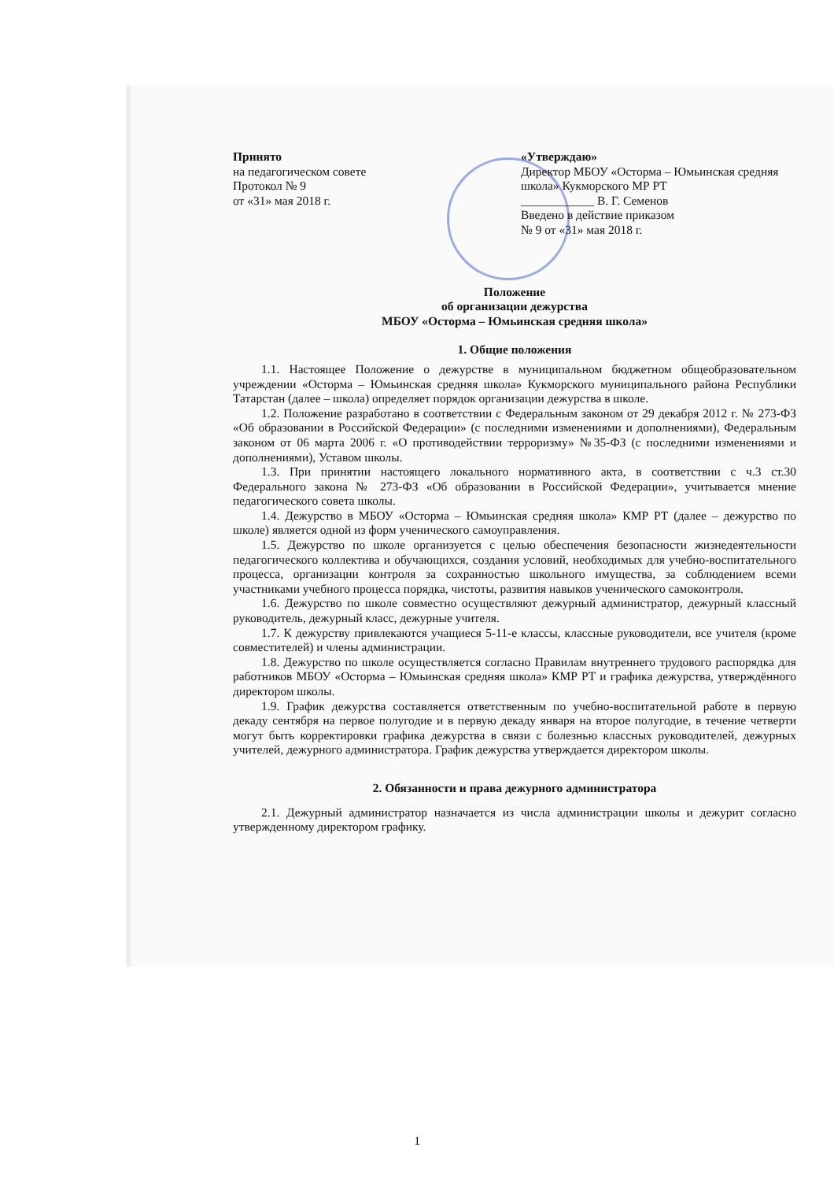Принято
на педагогическом совете
Протокол № 9
от «31» мая 2018 г.
«Утверждаю»
Директор МБОУ «Осторма – Юмьинская средняя школа» Кукморского МР РТ
____________ В. Г. Семенов
Введено в действие приказом
№ 9 от «31» мая 2018 г.
Положение
об организации дежурства
МБОУ «Осторма – Юмьинская средняя школа»
1. Общие положения
1.1. Настоящее Положение о дежурстве в муниципальном бюджетном общеобразовательном учреждении «Осторма – Юмьинская средняя школа» Кукморского муниципального района Республики Татарстан (далее – школа) определяет порядок организации дежурства в школе.
1.2. Положение разработано в соответствии с Федеральным законом от 29 декабря 2012 г. № 273-ФЗ «Об образовании в Российской Федерации» (с последними изменениями и дополнениями), Федеральным законом от 06 марта 2006 г. «О противодействии терроризму» №35-ФЗ (с последними изменениями и дополнениями), Уставом школы.
1.3. При принятии настоящего локального нормативного акта, в соответствии с ч.3 ст.30 Федерального закона № 273-ФЗ «Об образовании в Российской Федерации», учитывается мнение педагогического совета школы.
1.4. Дежурство в МБОУ «Осторма – Юмьинская средняя школа» КМР РТ (далее – дежурство по школе) является одной из форм ученического самоуправления.
1.5. Дежурство по школе организуется с целью обеспечения безопасности жизнедеятельности педагогического коллектива и обучающихся, создания условий, необходимых для учебно-воспитательного процесса, организации контроля за сохранностью школьного имущества, за соблюдением всеми участниками учебного процесса порядка, чистоты, развития навыков ученического самоконтроля.
1.6. Дежурство по школе совместно осуществляют дежурный администратор, дежурный классный руководитель, дежурный класс, дежурные учителя.
1.7. К дежурству привлекаются учащиеся 5-11-е классы, классные руководители, все учителя (кроме совместителей) и члены администрации.
1.8. Дежурство по школе осуществляется согласно Правилам внутреннего трудового распорядка для работников МБОУ «Осторма – Юмьинская средняя школа» КМР РТ и графика дежурства, утверждённого директором школы.
1.9. График дежурства составляется ответственным по учебно-воспитательной работе в первую декаду сентября на первое полугодие и в первую декаду января на второе полугодие, в течение четверти могут быть корректировки графика дежурства в связи с болезнью классных руководителей, дежурных учителей, дежурного администратора. График дежурства утверждается директором школы.
2. Обязанности и права дежурного администратора
2.1. Дежурный администратор назначается из числа администрации школы и дежурит согласно утвержденному директором графику.
1